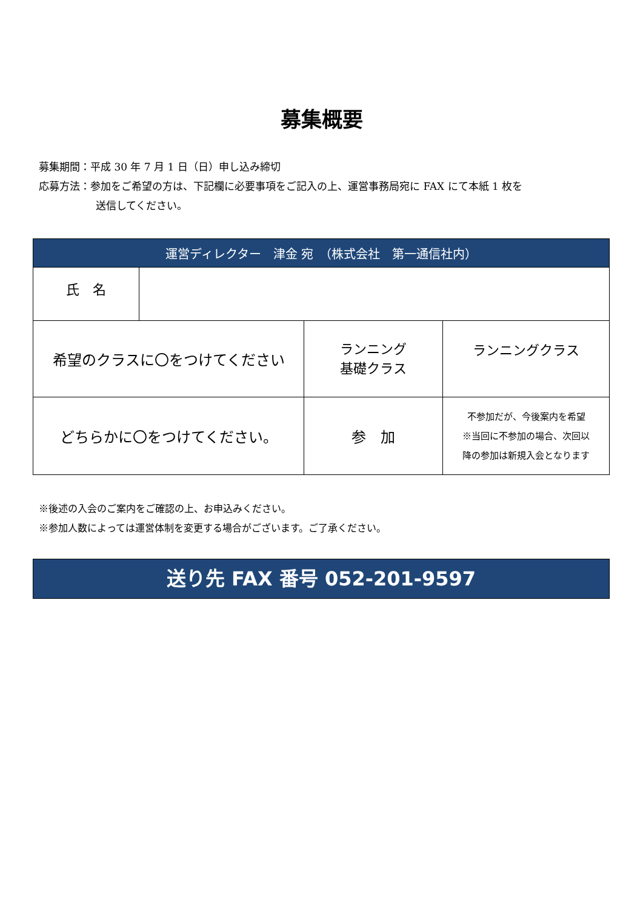募集概要
募集期間：平成 30 年 7 月 1 日（日）申し込み締切
応募方法：参加をご希望の方は、下記欄に必要事項をご記入の上、運営事務局宛に FAX にて本紙 1 枚を
送信してください。
| 運営ディレクター 津金 宛 （株式会社 第一通信社内） | | | |
| --- | --- | --- | --- |
| 氏 名 | | | |
| 希望のクラスに〇をつけてください | | ランニング 基礎クラス | ランニングクラス |
| どちらかに〇をつけてください。 | | 参 加 | 不参加だが、今後案内を希望 ※当回に不参加の場合、次回以 降の参加は新規入会となります |
※後述の入会のご案内をご確認の上、お申込みください。
※参加人数によっては運営体制を変更する場合がございます。ご了承ください。
送り先 FAX 番号 052-201-9597